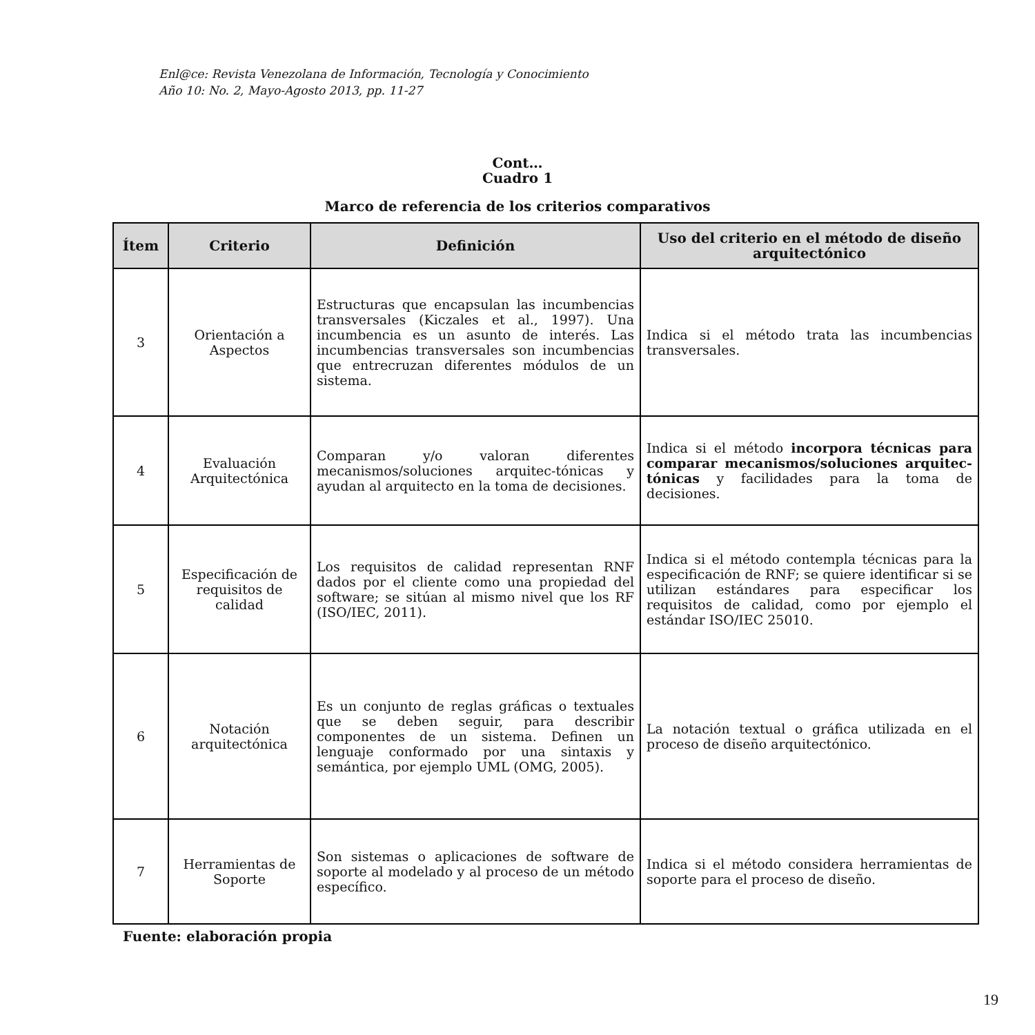Enl@ce: Revista Venezolana de Información, Tecnología y Conocimiento
Año 10: No. 2, Mayo-Agosto 2013, pp. 11-27
Cont…
Cuadro 1
Marco de referencia de los criterios comparativos
| Ítem | Criterio | Definición | Uso del criterio en el método de diseño arquitectónico |
| --- | --- | --- | --- |
| 3 | Orientación a Aspectos | Estructuras que encapsulan las incumbencias transversales (Kiczales et al., 1997). Una incumbencia es un asunto de interés. Las incumbencias transversales son incumbencias que entrecruzan diferentes módulos de un sistema. | Indica si el método trata las incumbencias transversales. |
| 4 | Evaluación Arquitectónica | Comparan y/o valoran diferentes mecanismos/soluciones arquitec-tónicas y ayudan al arquitecto en la toma de decisiones. | Indica si el método incorpora técnicas para comparar mecanismos/soluciones arquitec-tónicas y facilidades para la toma de decisiones. |
| 5 | Especificación de requisitos de calidad | Los requisitos de calidad representan RNF dados por el cliente como una propiedad del software; se sitúan al mismo nivel que los RF (ISO/IEC, 2011). | Indica si el método contempla técnicas para la especificación de RNF; se quiere identificar si se utilizan estándares para especificar los requisitos de calidad, como por ejemplo el estándar ISO/IEC 25010. |
| 6 | Notación arquitectónica | Es un conjunto de reglas gráficas o textuales que se deben seguir, para describir componentes de un sistema. Definen un lenguaje conformado por una sintaxis y semántica, por ejemplo UML (OMG, 2005). | La notación textual o gráfica utilizada en el proceso de diseño arquitectónico. |
| 7 | Herramientas de Soporte | Son sistemas o aplicaciones de software de soporte al modelado y al proceso de un método específico. | Indica si el método considera herramientas de soporte para el proceso de diseño. |
Fuente: elaboración propia
19